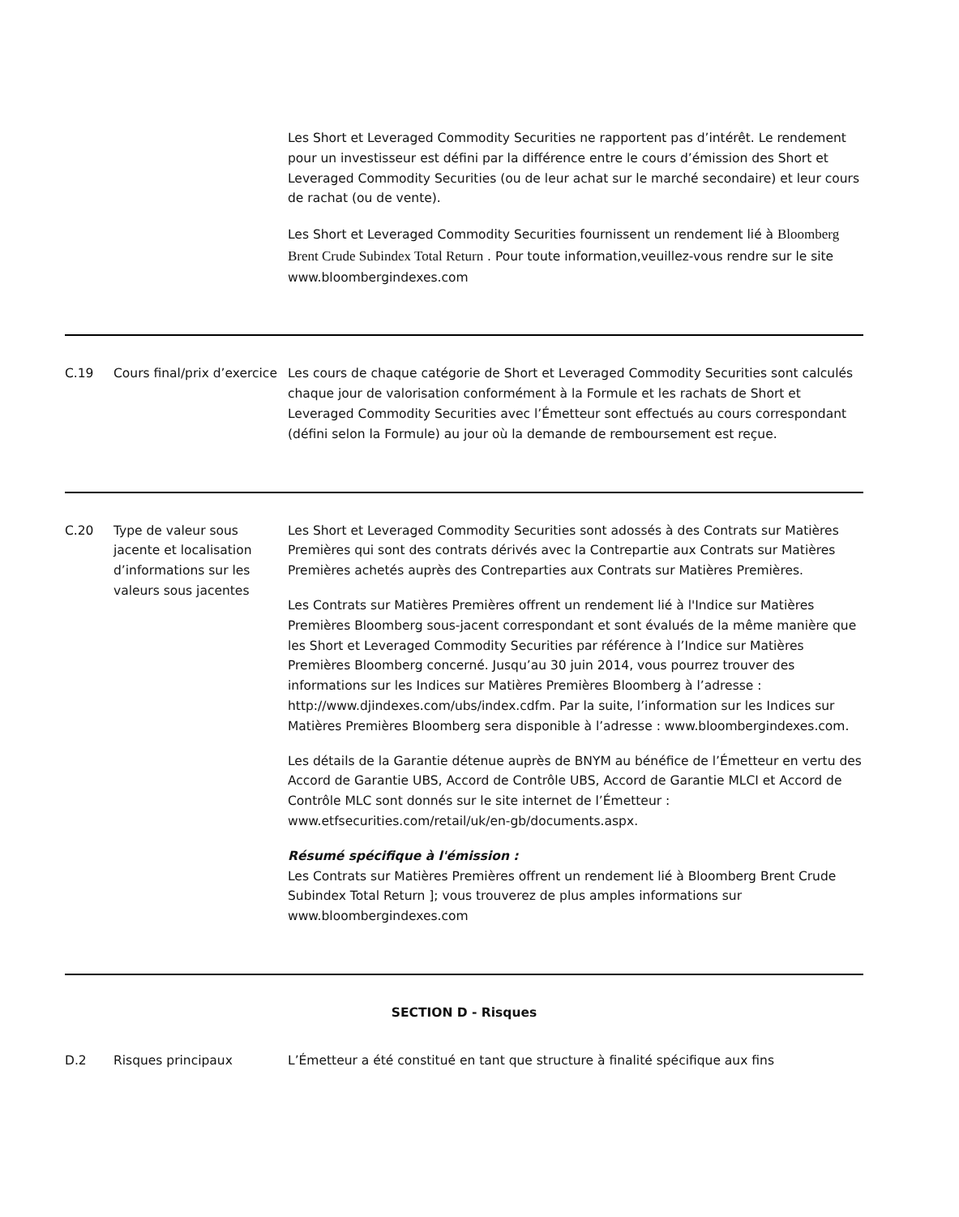| | | Les Short et Leveraged Commodity Securities ne rapportent pas d’intérêt. Le rendement pour un investisseur est défini par la différence entre le cours d’émission des Short et Leveraged Commodity Securities (ou de leur achat sur le marché secondaire) et leur cours de rachat (ou de vente). Les Short et Leveraged Commodity Securities fournissent un rendement lié à Bloomberg Brent Crude Subindex Total Return . Pour toute information,veuillez-vous rendre sur le site www.bloombergindexes.com |
| C.19 | Cours final/prix d’exercice | Les cours de chaque catégorie de Short et Leveraged Commodity Securities sont calculés chaque jour de valorisation conformément à la Formule et les rachats de Short et Leveraged Commodity Securities avec l’Émetteur sont effectués au cours correspondant (défini selon la Formule) au jour où la demande de remboursement est reçue. |
| C.20 | Type de valeur sous jacente et localisation d’informations sur les valeurs sous jacentes | Les Short et Leveraged Commodity Securities sont adossés à des Contrats sur Matières Premières qui sont des contrats dérivés avec la Contrepartie aux Contrats sur Matières Premières achetés auprès des Contreparties aux Contrats sur Matières Premières. Les Contrats sur Matières Premières offrent un rendement lié à l'Indice sur Matières Premières Bloomberg sous-jacent correspondant et sont évalués de la même manière que les Short et Leveraged Commodity Securities par référence à l’Indice sur Matières Premières Bloomberg concerné. Jusqu’au 30 juin 2014, vous pourrez trouver des informations sur les Indices sur Matières Premières Bloomberg à l’adresse : http://www.djindexes.com/ubs/index.cdfm. Par la suite, l’information sur les Indices sur Matières Premières Bloomberg sera disponible à l’adresse : www.bloombergindexes.com. Les détails de la Garantie détenue auprès de BNYM au bénéfice de l’Émetteur en vertu des Accord de Garantie UBS, Accord de Contrôle UBS, Accord de Garantie MLCI et Accord de Contrôle MLC sont donnés sur le site internet de l’Émetteur : www.etfsecurities.com/retail/uk/en-gb/documents.aspx. Résumé spécifique à l'émission : Les Contrats sur Matières Premières offrent un rendement lié à Bloomberg Brent Crude Subindex Total Return ]; vous trouverez de plus amples informations sur www.bloombergindexes.com |
| SECTION D - Risques | | |
| D.2 | Risques principaux | L’Émetteur a été constitué en tant que structure à finalité spécifique aux fins |